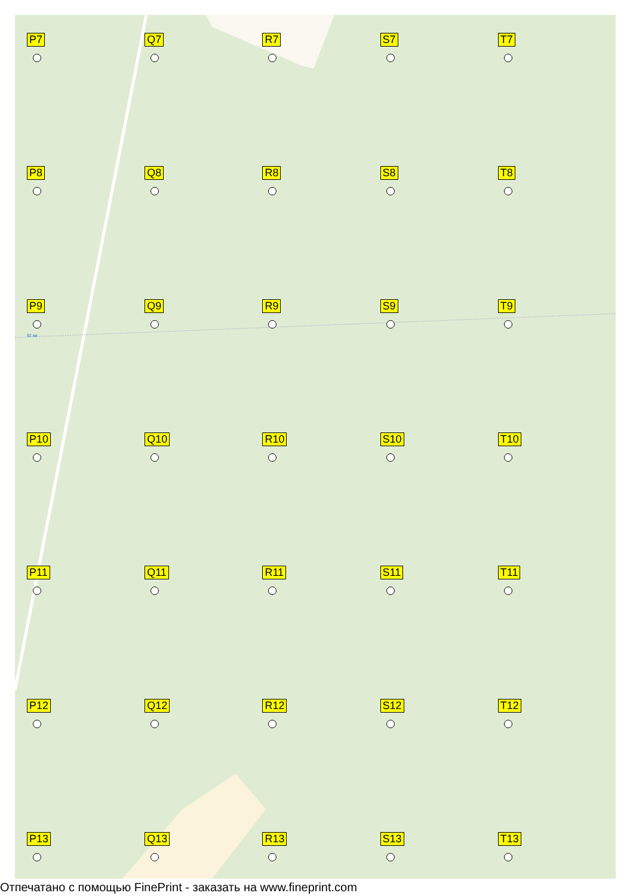P7
Q7
R7
S7
T7
P8
Q8
R8
S8
T8
P9 92 км
Q9
R9
S9
T9
P10
Q10
R10
S10
T10
P11
Q11
R11
S11
T11
P12
Q12
R12
S12
T12
P13
Q13
R13
S13
T13
Отпечатано с помощью FinePrint - заказать на www.fineprint.com